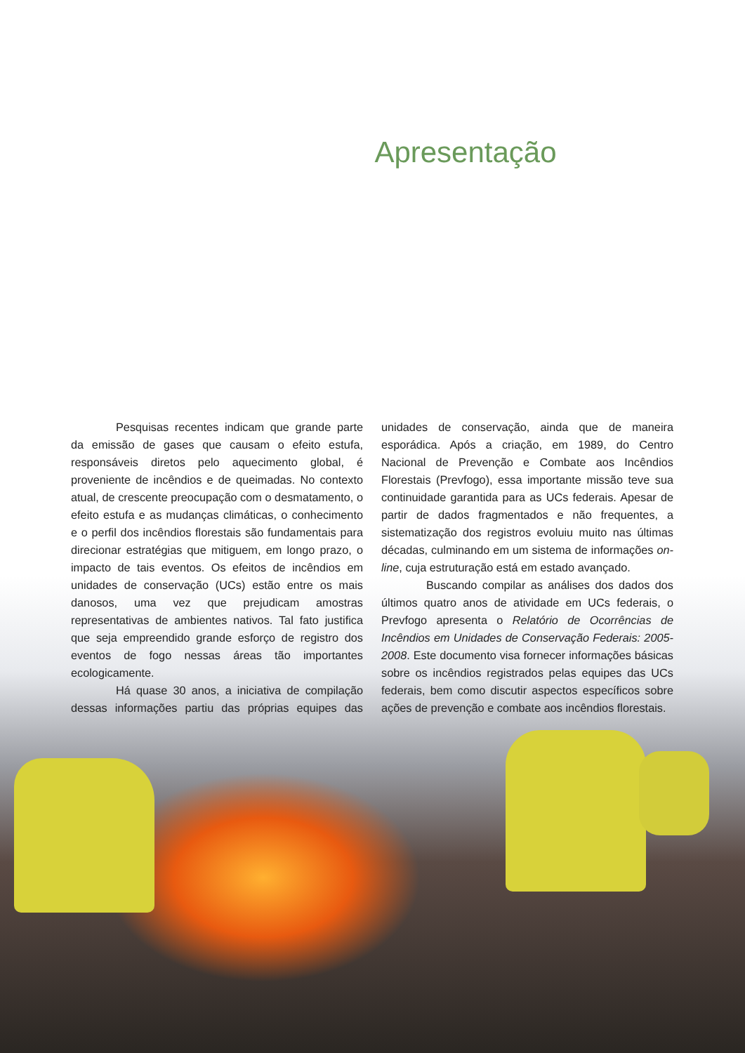Apresentação
Pesquisas recentes indicam que grande parte da emissão de gases que causam o efeito estufa, responsáveis diretos pelo aquecimento global, é proveniente de incêndios e de queimadas. No contexto atual, de crescente preocupação com o desmatamento, o efeito estufa e as mudanças climáticas, o conhecimento e o perfil dos incêndios florestais são fundamentais para direcionar estratégias que mitiguem, em longo prazo, o impacto de tais eventos. Os efeitos de incêndios em unidades de conservação (UCs) estão entre os mais danosos, uma vez que prejudicam amostras representativas de ambientes nativos. Tal fato justifica que seja empreendido grande esforço de registro dos eventos de fogo nessas áreas tão importantes ecologicamente.
Há quase 30 anos, a iniciativa de compilação dessas informações partiu das próprias equipes das unidades de conservação, ainda que de maneira esporádica. Após a criação, em 1989, do Centro Nacional de Prevenção e Combate aos Incêndios Florestais (Prevfogo), essa importante missão teve sua continuidade garantida para as UCs federais. Apesar de partir de dados fragmentados e não frequentes, a sistematização dos registros evoluiu muito nas últimas décadas, culminando em um sistema de informações on-line, cuja estruturação está em estado avançado.
Buscando compilar as análises dos dados dos últimos quatro anos de atividade em UCs federais, o Prevfogo apresenta o Relatório de Ocorrências de Incêndios em Unidades de Conservação Federais: 2005-2008. Este documento visa fornecer informações básicas sobre os incêndios registrados pelas equipes das UCs federais, bem como discutir aspectos específicos sobre ações de prevenção e combate aos incêndios florestais.